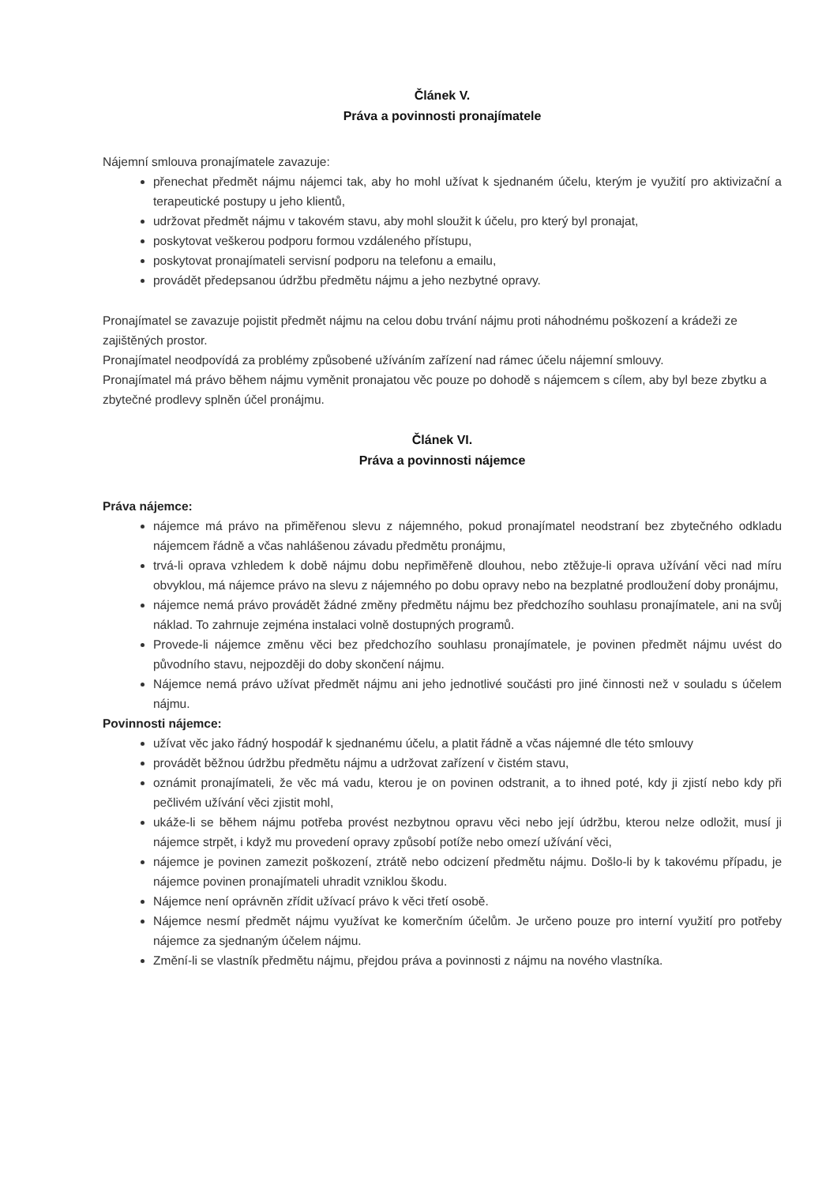Článek V.
Práva a povinnosti pronajímatele
Nájemní smlouva pronajímatele zavazuje:
přenechat předmět nájmu nájemci tak, aby ho mohl užívat k sjednaném účelu, kterým je využití pro aktivizační a terapeutické postupy u jeho klientů,
udržovat předmět nájmu v takovém stavu, aby mohl sloužit k účelu, pro který byl pronajat,
poskytovat veškerou podporu formou vzdáleného přístupu,
poskytovat pronajímateli servisní podporu na telefonu a emailu,
provádět předepsanou údržbu předmětu nájmu a jeho nezbytné opravy.
Pronajímatel se zavazuje pojistit předmět nájmu na celou dobu trvání nájmu proti náhodnému poškození a krádeži ze zajištěných prostor.
Pronajímatel neodpovídá za problémy způsobené užíváním zařízení nad rámec účelu nájemní smlouvy.
Pronajímatel má právo během nájmu vyměnit pronajatou věc pouze po dohodě s nájemcem s cílem, aby byl beze zbytku a zbytečné prodlevy splněn účel pronájmu.
Článek VI.
Práva a povinnosti nájemce
Práva nájemce:
nájemce má právo na přiměřenou slevu z nájemného, pokud pronajímatel neodstraní bez zbytečného odkladu nájemcem řádně a včas nahlášenou závadu předmětu pronájmu,
trvá-li oprava vzhledem k době nájmu dobu nepřiměřeně dlouhou, nebo ztěžuje-li oprava užívání věci nad míru obvyklou, má nájemce právo na slevu z nájemného po dobu opravy nebo na bezplatné prodloužení doby pronájmu,
nájemce nemá právo provádět žádné změny předmětu nájmu bez předchozího souhlasu pronajímatele, ani na svůj náklad. To zahrnuje zejména instalaci volně dostupných programů.
Provede-li nájemce změnu věci bez předchozího souhlasu pronajímatele, je povinen předmět nájmu uvést do původního stavu, nejpozději do doby skončení nájmu.
Nájemce nemá právo užívat předmět nájmu ani jeho jednotlivé součásti pro jiné činnosti než v souladu s účelem nájmu.
Povinnosti nájemce:
užívat věc jako řádný hospodář k sjednanému účelu, a platit řádně a včas nájemné dle této smlouvy
provádět běžnou údržbu předmětu nájmu a udržovat zařízení v čistém stavu,
oznámit pronajímateli, že věc má vadu, kterou je on povinen odstranit, a to ihned poté, kdy ji zjistí nebo kdy při pečlivém užívání věci zjistit mohl,
ukáže-li se během nájmu potřeba provést nezbytnou opravu věci nebo její údržbu, kterou nelze odložit, musí ji nájemce strpět, i když mu provedení opravy způsobí potíže nebo omezí užívání věci,
nájemce je povinen zamezit poškození, ztrátě nebo odcizení předmětu nájmu. Došlo-li by k takovému případu, je nájemce povinen pronajímateli uhradit vzniklou škodu.
Nájemce není oprávněn zřídit užívací právo k věci třetí osobě.
Nájemce nesmí předmět nájmu využívat ke komerčním účelům. Je určeno pouze pro interní využití pro potřeby nájemce za sjednaným účelem nájmu.
Změní-li se vlastník předmětu nájmu, přejdou práva a povinnosti z nájmu na nového vlastníka.